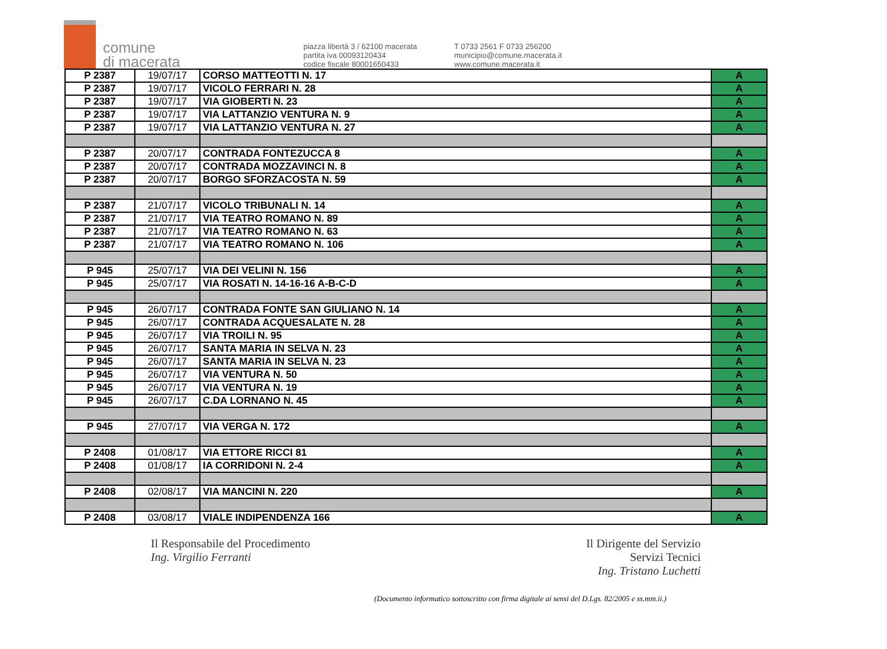comune
di macerata
piazza libertà 3 / 62100 macerata
partita iva 00093120434
codice fiscale 80001650433
T 0733 2561 F 0733 256200
municipio@comune.macerata.it
www.comune.macerata.it
| P 2387 | 19/07/17 | CORSO MATTEOTTI N. 17 | A |
| P 2387 | 19/07/17 | VICOLO FERRARI N. 28 | A |
| P 2387 | 19/07/17 | VIA GIOBERTI N. 23 | A |
| P 2387 | 19/07/17 | VIA LATTANZIO VENTURA N. 9 | A |
| P 2387 | 19/07/17 | VIA LATTANZIO VENTURA N. 27 | A |
| P 2387 | 20/07/17 | CONTRADA FONTEZUCCA 8 | A |
| P 2387 | 20/07/17 | CONTRADA MOZZAVINCI N. 8 | A |
| P 2387 | 20/07/17 | BORGO SFORZACOSTA N. 59 | A |
| P 2387 | 21/07/17 | VICOLO TRIBUNALI N. 14 | A |
| P 2387 | 21/07/17 | VIA TEATRO ROMANO N. 89 | A |
| P 2387 | 21/07/17 | VIA TEATRO ROMANO N. 63 | A |
| P 2387 | 21/07/17 | VIA TEATRO ROMANO N. 106 | A |
| P 945 | 25/07/17 | VIA DEI VELINI N. 156 | A |
| P 945 | 25/07/17 | VIA ROSATI N. 14-16-16 A-B-C-D | A |
| P 945 | 26/07/17 | CONTRADA FONTE SAN GIULIANO N. 14 | A |
| P 945 | 26/07/17 | CONTRADA ACQUESALATE N. 28 | A |
| P 945 | 26/07/17 | VIA TROILI N. 95 | A |
| P 945 | 26/07/17 | SANTA MARIA IN SELVA N. 23 | A |
| P 945 | 26/07/17 | SANTA MARIA IN SELVA N. 23 | A |
| P 945 | 26/07/17 | VIA VENTURA N. 50 | A |
| P 945 | 26/07/17 | VIA VENTURA N. 19 | A |
| P 945 | 26/07/17 | C.DA LORNANO N. 45 | A |
| P 945 | 27/07/17 | VIA VERGA N. 172 | A |
| P 2408 | 01/08/17 | VIA ETTORE RICCI 81 | A |
| P 2408 | 01/08/17 | IA CORRIDONI N. 2-4 | A |
| P 2408 | 02/08/17 | VIA MANCINI N. 220 | A |
| P 2408 | 03/08/17 | VIALE INDIPENDENZA 166 | A |
Il Responsabile del Procedimento
Ing. Virgilio Ferranti
Il Dirigente del Servizio
Servizi Tecnici
Ing. Tristano Luchetti
(Documento informatico sottoscritto con firma digitale ai sensi del D.Lgs. 82/2005 e ss.mm.ii.)